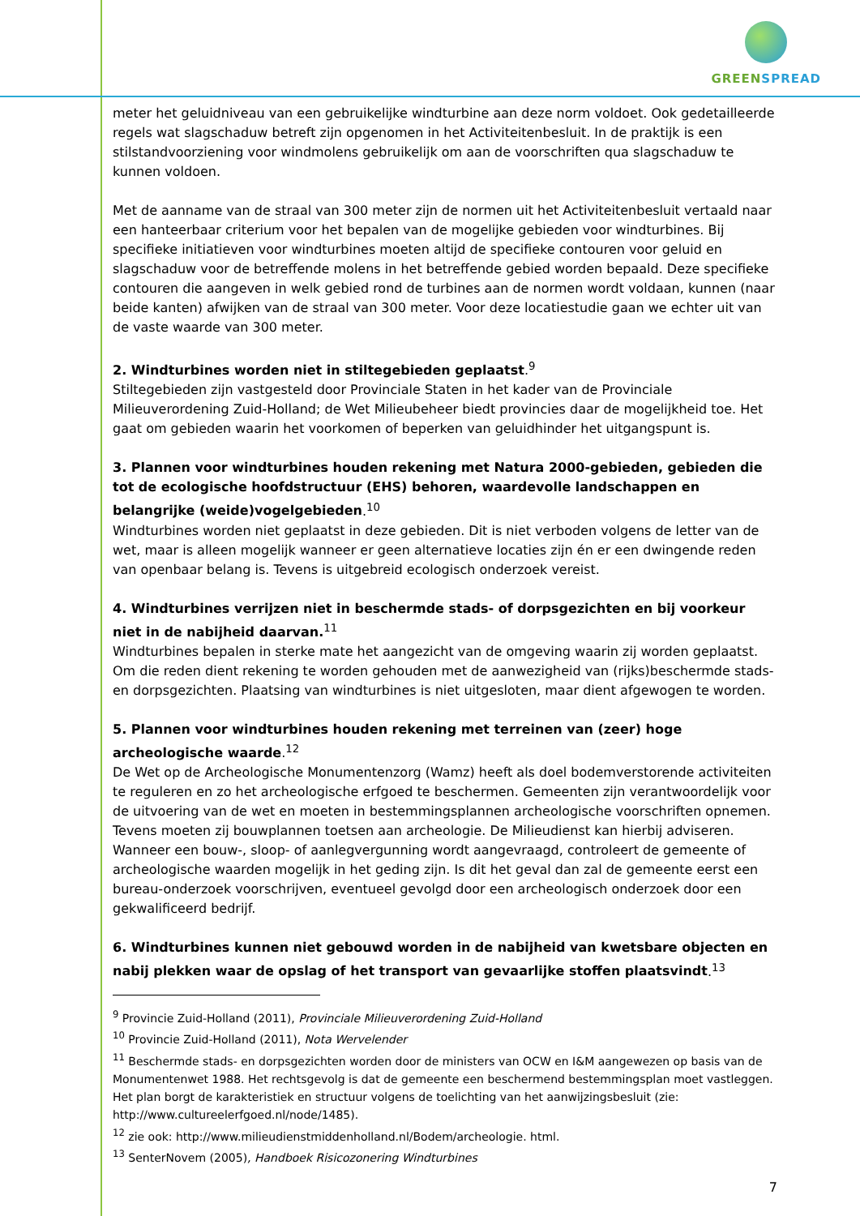GREEN SPREAD
meter het geluidniveau van een gebruikelijke windturbine aan deze norm voldoet. Ook gedetailleerde regels wat slagschaduw betreft zijn opgenomen in het Activiteitenbesluit. In de praktijk is een stilstandvoorziening voor windmolens gebruikelijk om aan de voorschriften qua slagschaduw te kunnen voldoen.
Met de aanname van de straal van 300 meter zijn de normen uit het Activiteitenbesluit vertaald naar een hanteerbaar criterium voor het bepalen van de mogelijke gebieden voor windturbines. Bij specifieke initiatieven voor windturbines moeten altijd de specifieke contouren voor geluid en slagschaduw voor de betreffende molens in het betreffende gebied worden bepaald. Deze specifieke contouren die aangeven in welk gebied rond de turbines aan de normen wordt voldaan, kunnen (naar beide kanten) afwijken van de straal van 300 meter. Voor deze locatiestudie gaan we echter uit van de vaste waarde van 300 meter.
2. Windturbines worden niet in stiltegebieden geplaatst.<sup>9</sup>
Stiltegebieden zijn vastgesteld door Provinciale Staten in het kader van de Provinciale Milieuverordening Zuid-Holland; de Wet Milieubeheer biedt provincies daar de mogelijkheid toe. Het gaat om gebieden waarin het voorkomen of beperken van geluidhinder het uitgangspunt is.
3. Plannen voor windturbines houden rekening met Natura 2000-gebieden, gebieden die tot de ecologische hoofdstructuur (EHS) behoren, waardevolle landschappen en belangrijke (weide)vogelgebieden.<sup>10</sup>
Windturbines worden niet geplaatst in deze gebieden. Dit is niet verboden volgens de letter van de wet, maar is alleen mogelijk wanneer er geen alternatieve locaties zijn én er een dwingende reden van openbaar belang is. Tevens is uitgebreid ecologisch onderzoek vereist.
4. Windturbines verrijzen niet in beschermde stads- of dorpsgezichten en bij voorkeur niet in de nabijheid daarvan.<sup>11</sup>
Windturbines bepalen in sterke mate het aangezicht van de omgeving waarin zij worden geplaatst. Om die reden dient rekening te worden gehouden met de aanwezigheid van (rijks)beschermde stads- en dorpsgezichten. Plaatsing van windturbines is niet uitgesloten, maar dient afgewogen te worden.
5. Plannen voor windturbines houden rekening met terreinen van (zeer) hoge archeologische waarde.<sup>12</sup>
De Wet op de Archeologische Monumentenzorg (Wamz) heeft als doel bodemverstorende activiteiten te reguleren en zo het archeologische erfgoed te beschermen. Gemeenten zijn verantwoordelijk voor de uitvoering van de wet en moeten in bestemmingsplannen archeologische voorschriften opnemen. Tevens moeten zij bouwplannen toetsen aan archeologie. De Milieudienst kan hierbij adviseren. Wanneer een bouw-, sloop- of aanlegvergunning wordt aangevraagd, controleert de gemeente of archeologische waarden mogelijk in het geding zijn. Is dit het geval dan zal de gemeente eerst een bureau-onderzoek voorschrijven, eventueel gevolgd door een archeologisch onderzoek door een gekwalificeerd bedrijf.
6. Windturbines kunnen niet gebouwd worden in de nabijheid van kwetsbare objecten en nabij plekken waar de opslag of het transport van gevaarlijke stoffen plaatsvindt.<sup>13</sup>
<sup>9</sup> Provincie Zuid-Holland (2011), Provinciale Milieuverordening Zuid-Holland
<sup>10</sup> Provincie Zuid-Holland (2011), Nota Wervelender
<sup>11</sup> Beschermde stads- en dorpsgezichten worden door de ministers van OCW en I&M aangewezen op basis van de Monumentenwet 1988. Het rechtsgevolg is dat de gemeente een beschermend bestemmingsplan moet vastleggen. Het plan borgt de karakteristiek en structuur volgens de toelichting van het aanwijzingsbesluit (zie: http://www.cultureelerfgoed.nl/node/1485).
<sup>12</sup> zie ook: http://www.milieudienstmiddenholland.nl/Bodem/archeologie. html.
<sup>13</sup> SenterNovem (2005), Handboek Risicozonering Windturbines
7